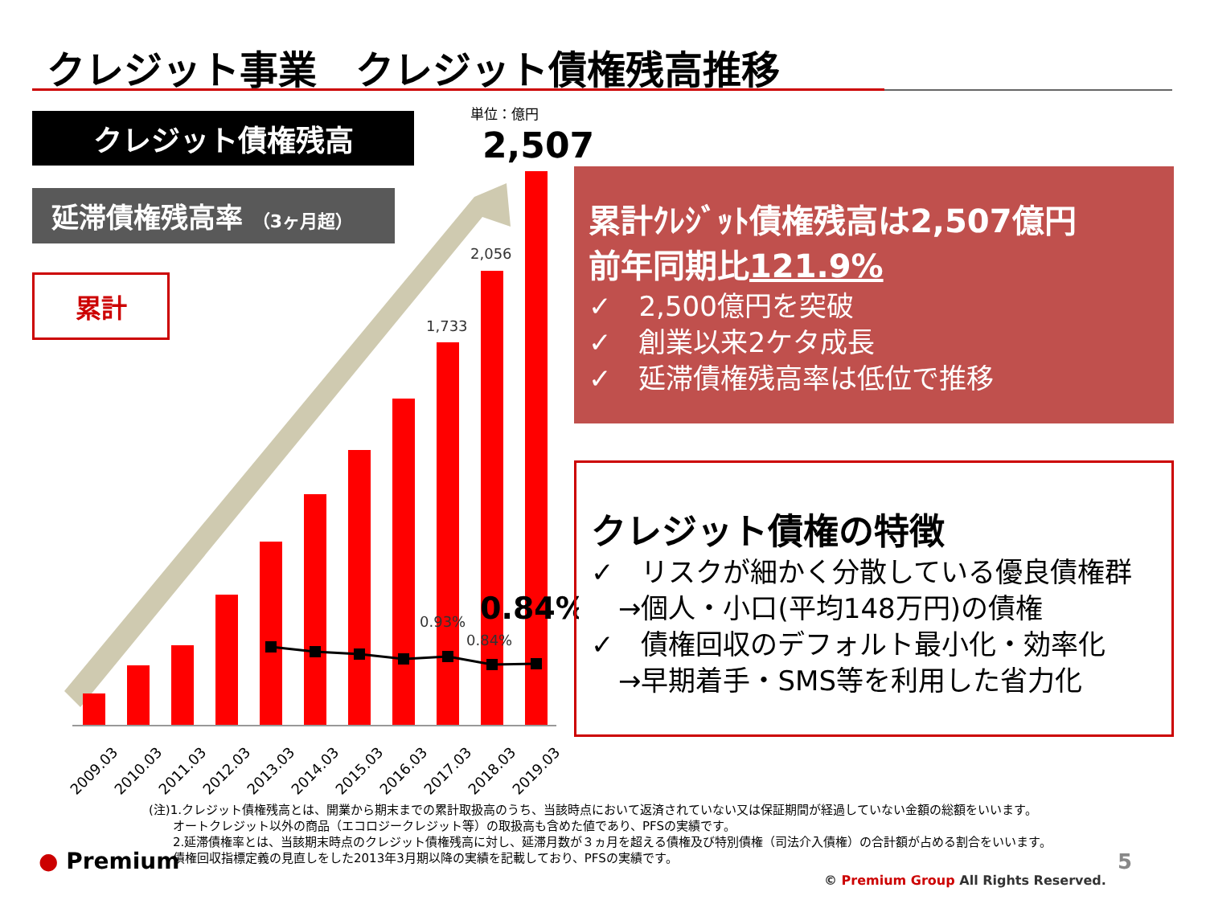クレジット事業　クレジット債権残高推移
クレジット債権残高
延滞債権残高率 （3ヶ月超）
累計
単位：億円
2,507
2,056
1,733
0.93%
0.84%
0.84%
2009.03
2010.03
2011.03
2012.03
2013.03
2014.03
2015.03
2016.03
2017.03
2018.03
2019.03
累計ｸﾚｼﾞｯﾄ債権残高は2,507億円
前年同期比121.9%
✓　2,500億円を突破
✓　創業以来2ケタ成長
✓　延滞債権残高率は低位で推移
クレジット債権の特徴
✓　リスクが細かく分散している優良債権群
　→個人・小口(平均148万円)の債権
✓　債権回収のデフォルト最小化・効率化
　→早期着手・SMS等を利用した省力化
(注)1.クレジット債権残高とは、開業から期末までの累計取扱高のうち、当該時点において返済されていない又は保証期間が経過していない金額の総額をいいます。
　　オートクレジット以外の商品（エコロジークレジット等）の取扱高も含めた値であり、PFSの実績です。
　　2.延滞債権率とは、当該期末時点のクレジット債権残高に対し、延滞月数が３ヵ月を超える債権及び特別債権（司法介入債権）の合計額が占める割合をいいます。
　　債権回収指標定義の見直しをした2013年3月期以降の実績を記載しており、PFSの実績です。
● Premium 5
© Premium Group All Rights Reserved.